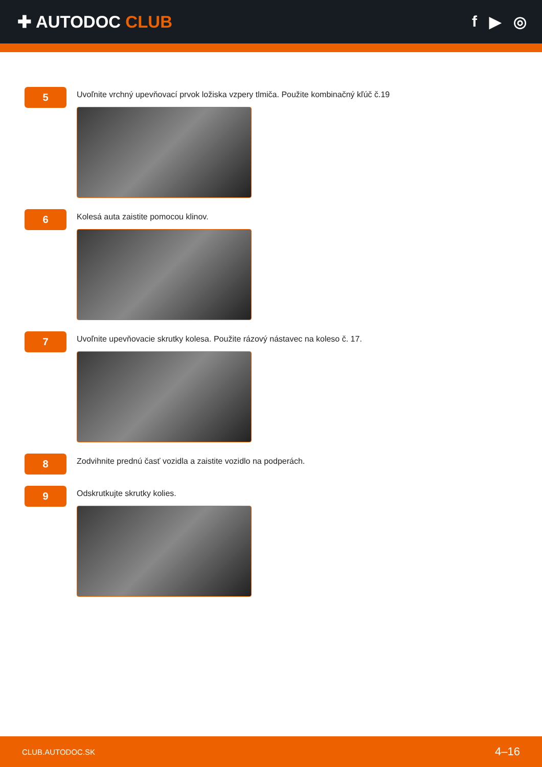✚ AUTODOC CLUB f ▶ ◎
5
Uvoľnite vrchný upevňovací prvok ložiska vzpery tlmiča. Použite kombinačný kľúč č.19
6
Kolesá auta zaistite pomocou klinov.
7
Uvoľnite upevňovacie skrutky kolesa. Použite rázový nástavec na koleso č. 17.
8
Zodvihnite prednú časť vozidla a zaistite vozidlo na podperách.
9
Odskrutkujte skrutky kolies.
CLUB.AUTODOC.SK 4–16